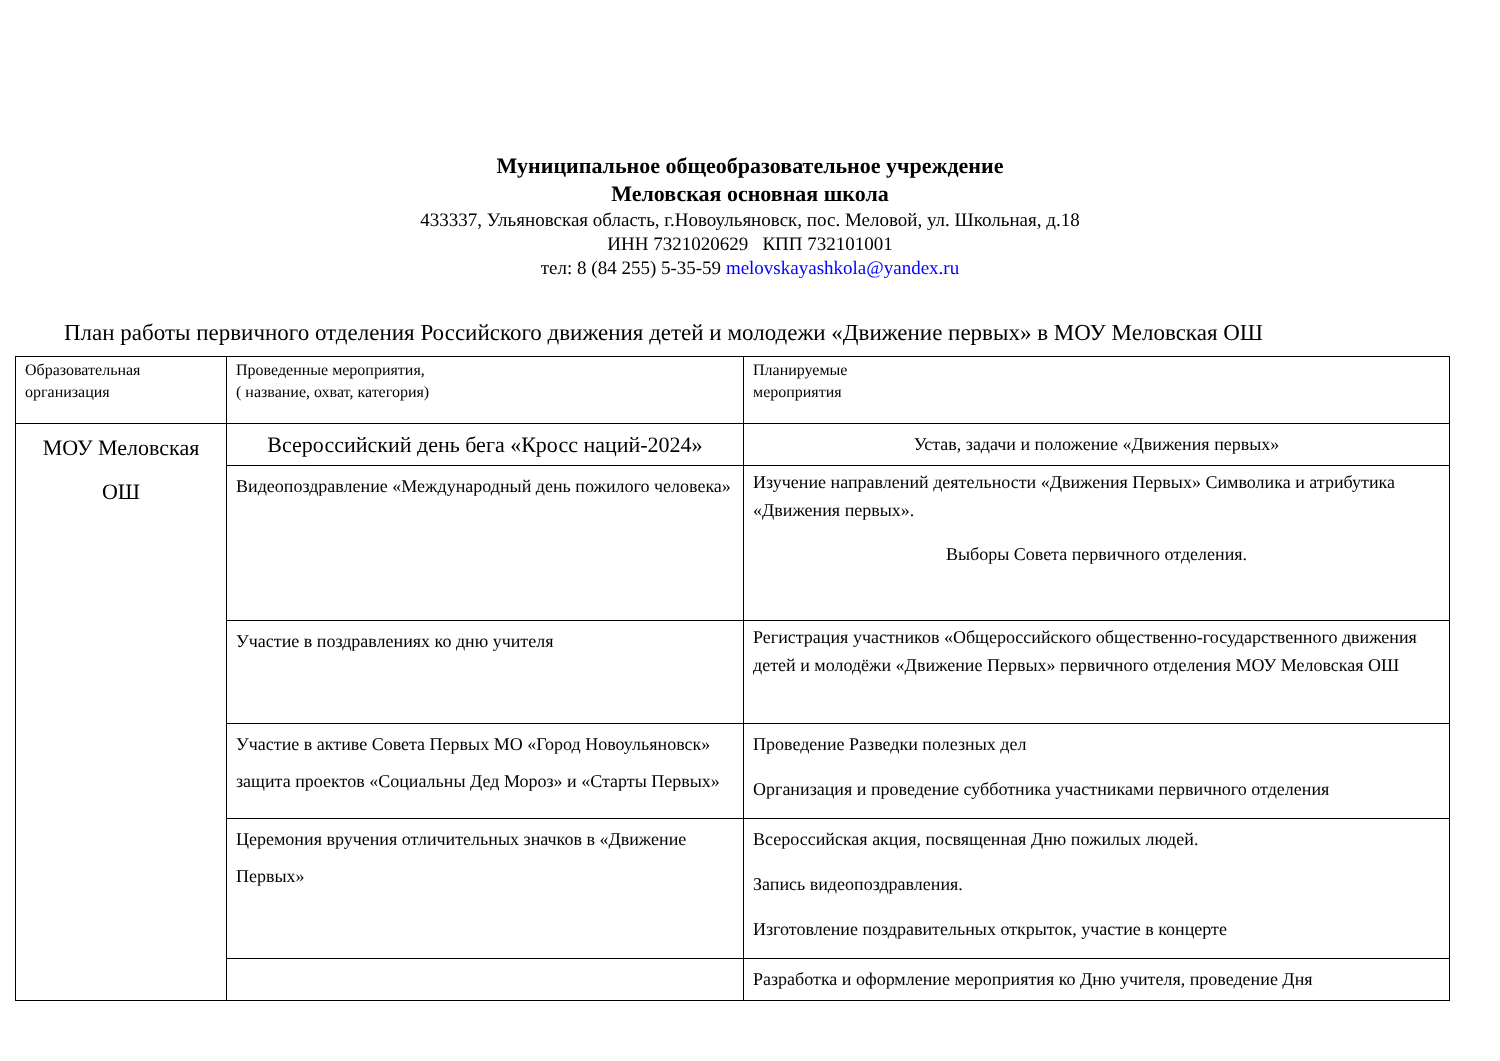Муниципальное общеобразовательное учреждение
Меловская основная школа
433337, Ульяновская область, г.Новоульяновск, пос. Меловой, ул. Школьная, д.18
ИНН 7321020629 КПП 732101001
тел: 8 (84 255) 5-35-59 melovskayashkola@yandex.ru
План работы первичного отделения Российского движения детей и молодежи «Движение первых» в МОУ Меловская ОШ
| Образовательная организация | Проведенные мероприятия, ( название, охват, категория) | Планируемые мероприятия |
| МОУ Меловская ОШ | Всероссийский день бега «Кросс наций-2024» | Устав, задачи и положение «Движения первых» |
| | Видеопоздравление «Международный день пожилого человека» | Изучение направлений деятельности «Движения Первых» Символика и атрибутика «Движения первых». Выборы Совета первичного отделения. |
| | Участие в поздравлениях ко дню учителя | Регистрация участников «Общероссийского общественно-государственного движения детей и молодёжи «Движение Первых» первичного отделения МОУ Меловская ОШ |
| | Участие в активе Совета Первых МО «Город Новоульяновск» защита проектов «Социальны Дед Мороз» и «Старты Первых» | Проведение Разведки полезных дел Организация и проведение субботника участниками первичного отделения |
| | Церемония вручения отличительных значков в «Движение Первых» | Всероссийская акция, посвященная Дню пожилых людей. Запись видеопоздравления. Изготовление поздравительных открыток, участие в концерте |
| | | Разработка и оформление мероприятия ко Дню учителя, проведение Дня |